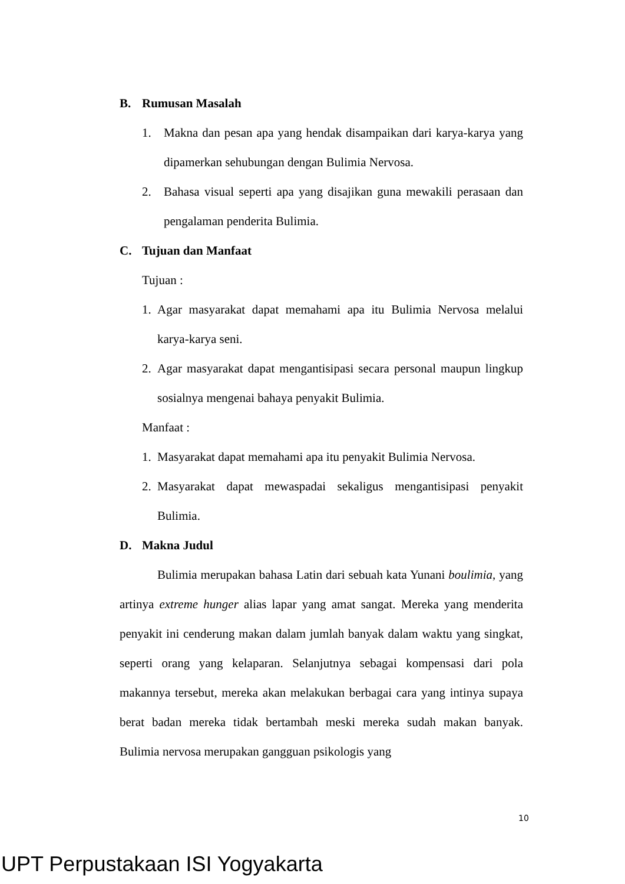B. Rumusan Masalah
1. Makna dan pesan apa yang hendak disampaikan dari karya-karya yang dipamerkan sehubungan dengan Bulimia Nervosa.
2. Bahasa visual seperti apa yang disajikan guna mewakili perasaan dan pengalaman penderita Bulimia.
C. Tujuan dan Manfaat
Tujuan :
1. Agar masyarakat dapat memahami apa itu Bulimia Nervosa melalui karya-karya seni.
2. Agar masyarakat dapat mengantisipasi secara personal maupun lingkup sosialnya mengenai bahaya penyakit Bulimia.
Manfaat :
1. Masyarakat dapat memahami apa itu penyakit Bulimia Nervosa.
2. Masyarakat dapat mewaspadai sekaligus mengantisipasi penyakit Bulimia.
D. Makna Judul
Bulimia merupakan bahasa Latin dari sebuah kata Yunani boulimia, yang artinya extreme hunger alias lapar yang amat sangat. Mereka yang menderita penyakit ini cenderung makan dalam jumlah banyak dalam waktu yang singkat, seperti orang yang kelaparan. Selanjutnya sebagai kompensasi dari pola makannya tersebut, mereka akan melakukan berbagai cara yang intinya supaya berat badan mereka tidak bertambah meski mereka sudah makan banyak. Bulimia nervosa merupakan gangguan psikologis yang
10
UPT Perpustakaan ISI Yogyakarta